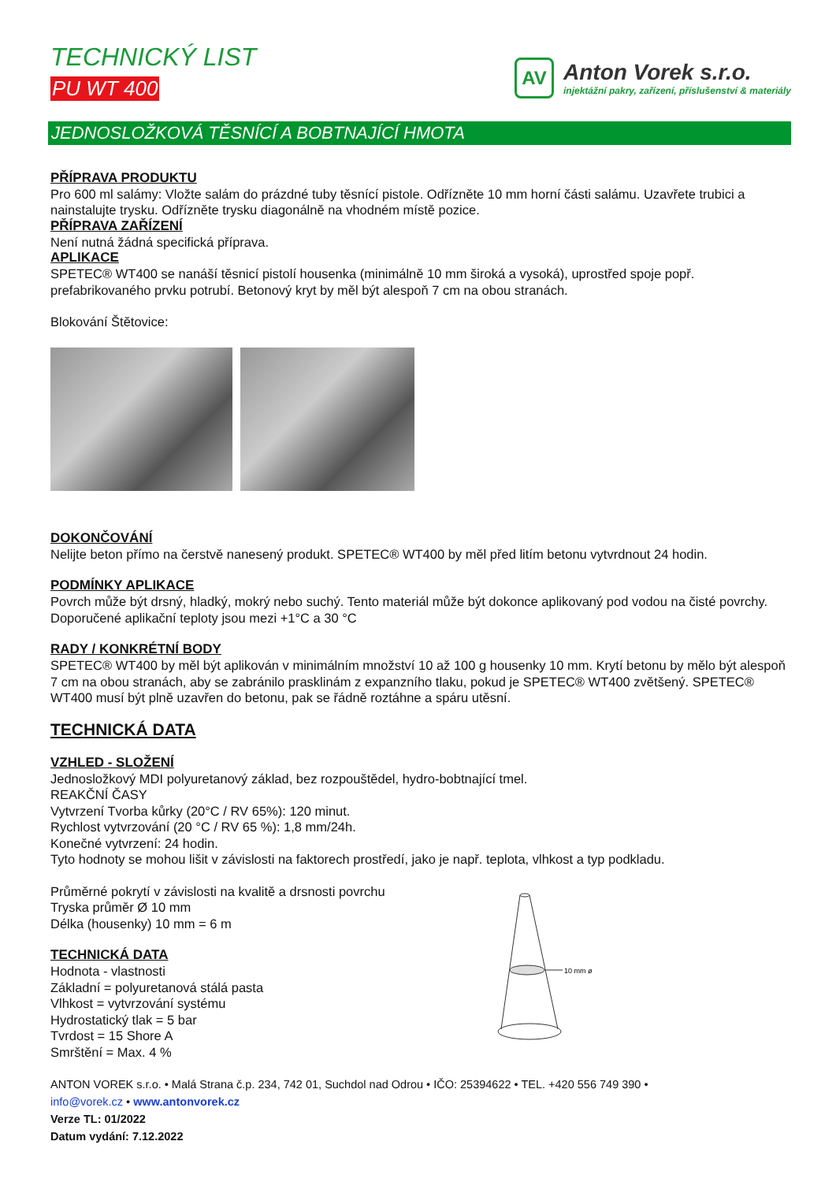TECHNICKÝ LIST
PU WT 400
AV
Anton Vorek s.r.o.
injektážní pakry, zařízení, příslušenství & materiály
JEDNOSLOŽKOVÁ TĚSNÍCÍ A BOBTNAJÍCÍ HMOTA
PŘÍPRAVA PRODUKTU
Pro 600 ml salámy: Vložte salám do prázdné tuby těsnící pistole. Odřízněte 10 mm horní části salámu. Uzavřete trubici a nainstalujte trysku. Odřízněte trysku diagonálně na vhodném místě pozice.
PŘÍPRAVA ZAŘÍZENÍ
Není nutná žádná specifická příprava.
APLIKACE
SPETEC® WT400 se nanáší těsnicí pistolí housenka (minimálně 10 mm široká a vysoká), uprostřed spoje popř. prefabrikovaného prvku potrubí. Betonový kryt by měl být alespoň 7 cm na obou stranách.
Blokování Štětovice:
DOKONČOVÁNÍ
Nelijte beton přímo na čerstvě nanesený produkt. SPETEC® WT400 by měl před litím betonu vytvrdnout 24 hodin.
PODMÍNKY APLIKACE
Povrch může být drsný, hladký, mokrý nebo suchý. Tento materiál může být dokonce aplikovaný pod vodou na čisté povrchy. Doporučené aplikační teploty jsou mezi +1°C a 30 °C
RADY / KONKRÉTNÍ BODY
SPETEC® WT400 by měl být aplikován v minimálním množství 10 až 100 g housenky 10 mm. Krytí betonu by mělo být alespoň 7 cm na obou stranách, aby se zabránilo prasklinám z expanzního tlaku, pokud je SPETEC® WT400 zvětšený. SPETEC® WT400 musí být plně uzavřen do betonu, pak se řádně roztáhne a spáru utěsní.
TECHNICKÁ DATA
VZHLED - SLOŽENÍ
Jednosložkový MDI polyuretanový základ, bez rozpouštědel, hydro-bobtnající tmel.
REAKČNÍ ČASY
Vytvrzení Tvorba kůrky (20°C / RV 65%): 120 minut.
Rychlost vytvrzování (20 °C / RV 65 %): 1,8 mm/24h.
Konečné vytvrzení: 24 hodin.
Tyto hodnoty se mohou lišit v závislosti na faktorech prostředí, jako je např. teplota, vlhkost a typ podkladu.
Průměrné pokrytí v závislosti na kvalitě a drsnosti povrchu
Tryska průměr Ø 10 mm
Délka (housenky) 10 mm = 6 m
TECHNICKÁ DATA
Hodnota - vlastnosti
Základní = polyuretanová stálá pasta
Vlhkost = vytvrzování systému
Hydrostatický tlak = 5 bar
Tvrdost = 15 Shore A
Smrštění = Max. 4 %
10 mm ø
ANTON VOREK s.r.o. • Malá Strana č.p. 234, 742 01, Suchdol nad Odrou • IČO: 25394622 • TEL. +420 556 749 390 •
info@vorek.cz • www.antonvorek.cz
Verze TL: 01/2022
Datum vydání: 7.12.2022